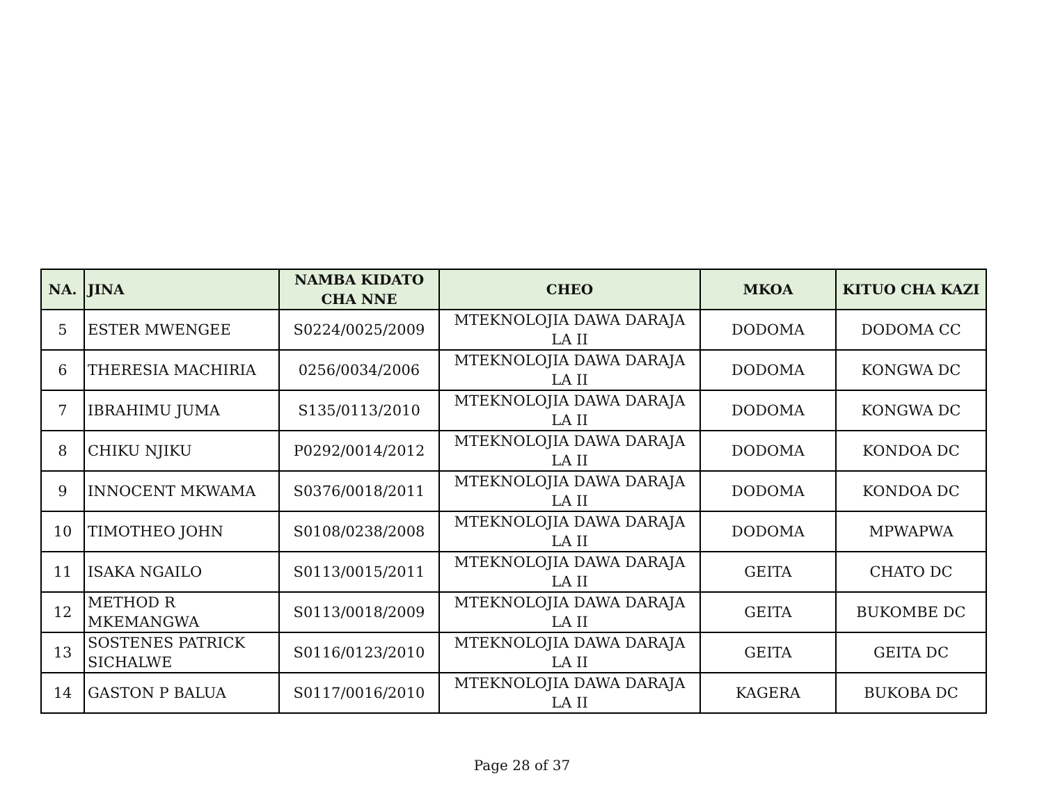| NA. | JINA | NAMBA KIDATO CHA NNE | CHEO | MKOA | KITUO CHA KAZI |
| --- | --- | --- | --- | --- | --- |
| 5 | ESTER MWENGEE | S0224/0025/2009 | MTEKNOLOJIA DAWA DARAJA LA II | DODOMA | DODOMA CC |
| 6 | THERESIA MACHIRIA | 0256/0034/2006 | MTEKNOLOJIA DAWA DARAJA LA II | DODOMA | KONGWA DC |
| 7 | IBRAHIMU JUMA | S135/0113/2010 | MTEKNOLOJIA DAWA DARAJA LA II | DODOMA | KONGWA DC |
| 8 | CHIKU NJIKU | P0292/0014/2012 | MTEKNOLOJIA DAWA DARAJA LA II | DODOMA | KONDOA DC |
| 9 | INNOCENT MKWAMA | S0376/0018/2011 | MTEKNOLOJIA DAWA DARAJA LA II | DODOMA | KONDOA DC |
| 10 | TIMOTHEO JOHN | S0108/0238/2008 | MTEKNOLOJIA DAWA DARAJA LA II | DODOMA | MPWAPWA |
| 11 | ISAKA NGAILO | S0113/0015/2011 | MTEKNOLOJIA DAWA DARAJA LA II | GEITA | CHATO DC |
| 12 | METHOD R MKEMANGWA | S0113/0018/2009 | MTEKNOLOJIA DAWA DARAJA LA II | GEITA | BUKOMBE DC |
| 13 | SOSTENES PATRICK SICHALWE | S0116/0123/2010 | MTEKNOLOJIA DAWA DARAJA LA II | GEITA | GEITA DC |
| 14 | GASTON P BALUA | S0117/0016/2010 | MTEKNOLOJIA DAWA DARAJA LA II | KAGERA | BUKOBA DC |
Page 28 of 37